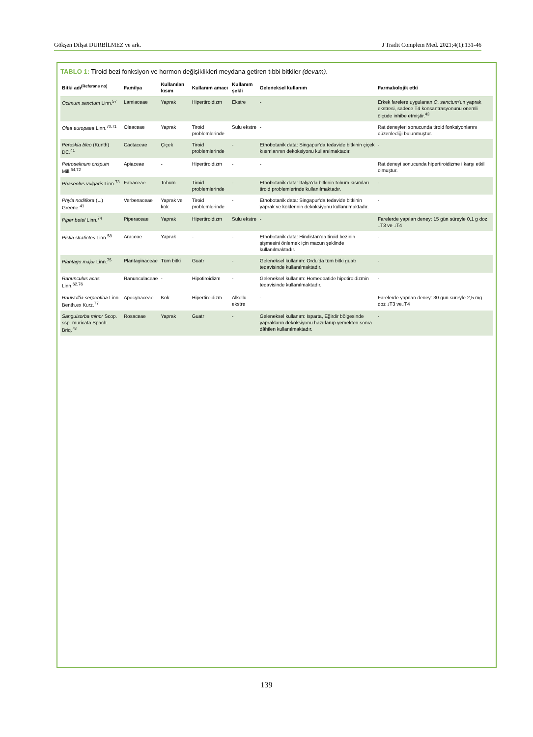Gökşen Dilşat DURBİLMEZ ve ark. J Tradit Complem Med. 2021;4(1):131-46
TABLO 1: Tiroid bezi fonksiyon ve hormon değişiklikleri meydana getiren tıbbi bitkiler (devam).
| Bitki adı<sup>(Referans no)</sup> | Familya | Kullanılan kısım | Kullanım amacı | Kullanım şekli | Geleneksel kullanım | Farmakolojik etki |
| --- | --- | --- | --- | --- | --- | --- |
| Ocimum sanctum Linn.<sup>57</sup> | Lamiaceae | Yaprak | Hipertiroidizm | Ekstre | - | Erkek farelere uygulanan O. sanctum 'un yaprak ekstresi, sadece T4 konsantrasyonunu önemli ölçüde inhibe etmiştir.<sup>43</sup> |
| Olea europaea Linn.<sup>70,71</sup> | Oleaceae | Yaprak | Tiroid problemlerinde | Sulu ekstre | - | Rat deneyleri sonucunda tiroid fonksiyonlarını düzenlediği bulunmuştur. |
| Pereskia bleo (Kunth) DC.<sup>41</sup> | Cactaceae | Çiçek | Tiroid problemlerinde | - | Etnobotanik data: Singapur'da tedavide bitkinin çiçek kısımlarının dekoksiyonu kullanılmaktadır. | - |
| Petroselinum crispum Mill.<sup>54,72</sup> | Apiaceae | - | Hipertiroidizm | - | - | Rat deneyi sonucunda hipertiroidizme i karşı etkil olmuştur. |
| Phaseolus vulgaris Linn.<sup>73</sup> | Fabaceae | Tohum | Tiroid problemlerinde | - | Etnobotanik data: İtalya'da bitkinin tohum kısımları tiroid problemlerinde kullanılmaktadır. | - |
| Phyla nodiflora (L.) Greene.<sup>41</sup> | Verbenaceae | Yaprak ve kök | Tiroid problemlerinde | - | Etnobotanik data: Singapur'da tedavide bitkinin yaprak ve köklerinin dekoksiyonu kullanılmaktadır. | - |
| Piper betel Linn.<sup>74</sup> | Piperaceae | Yaprak | Hipertiroidizm | Sulu ekstre | - | Farelerde yapılan deney: 15 gün süreyle 0,1 g doz ↓T3 ve ↓T4 |
| Pistia stratiotes Linn.<sup>58</sup> | Araceae | Yaprak | - | - | Etnobotanik data: Hindistan'da tiroid bezinin şişmesini önlemek için macun şeklinde kullanılmaktadır. | - |
| Plantago major Linn.<sup>75</sup> | Plantaginaceae | Tüm bitki | Guatr | - | Geleneksel kullanım: Ordu'da tüm bitki guatr tedavisinde kullanılmaktadır. | - |
| Ranunculus acris Linn.<sup>62,76</sup> | Ranunculaceae | - | Hipotiroidizm | - | Geleneksel kullanım: Homeopatide hipotiroidizmin tedavisinde kullanılmaktadır. | - |
| Rauwolfia serpentina Linn. Benth.ex Kurz.<sup>77</sup> | Apocynaceae | Kök | Hipertiroidizm | Alkollü ekstre | - | Farelerde yapılan deney: 30 gün süreyle 2,5 mg doz ↓T3 ve↓T4 |
| Sanguisorba minor Scop. ssp. muricata Spach. Briq.<sup>78</sup> | Rosaceae | Yaprak | Guatr | - | Geleneksel kullanım: Isparta, Eğirdir bölgesinde yaprakların dekoksiyonu hazırlanıp yemekten sonra dâhilen kullanılmaktadır. | - |
139